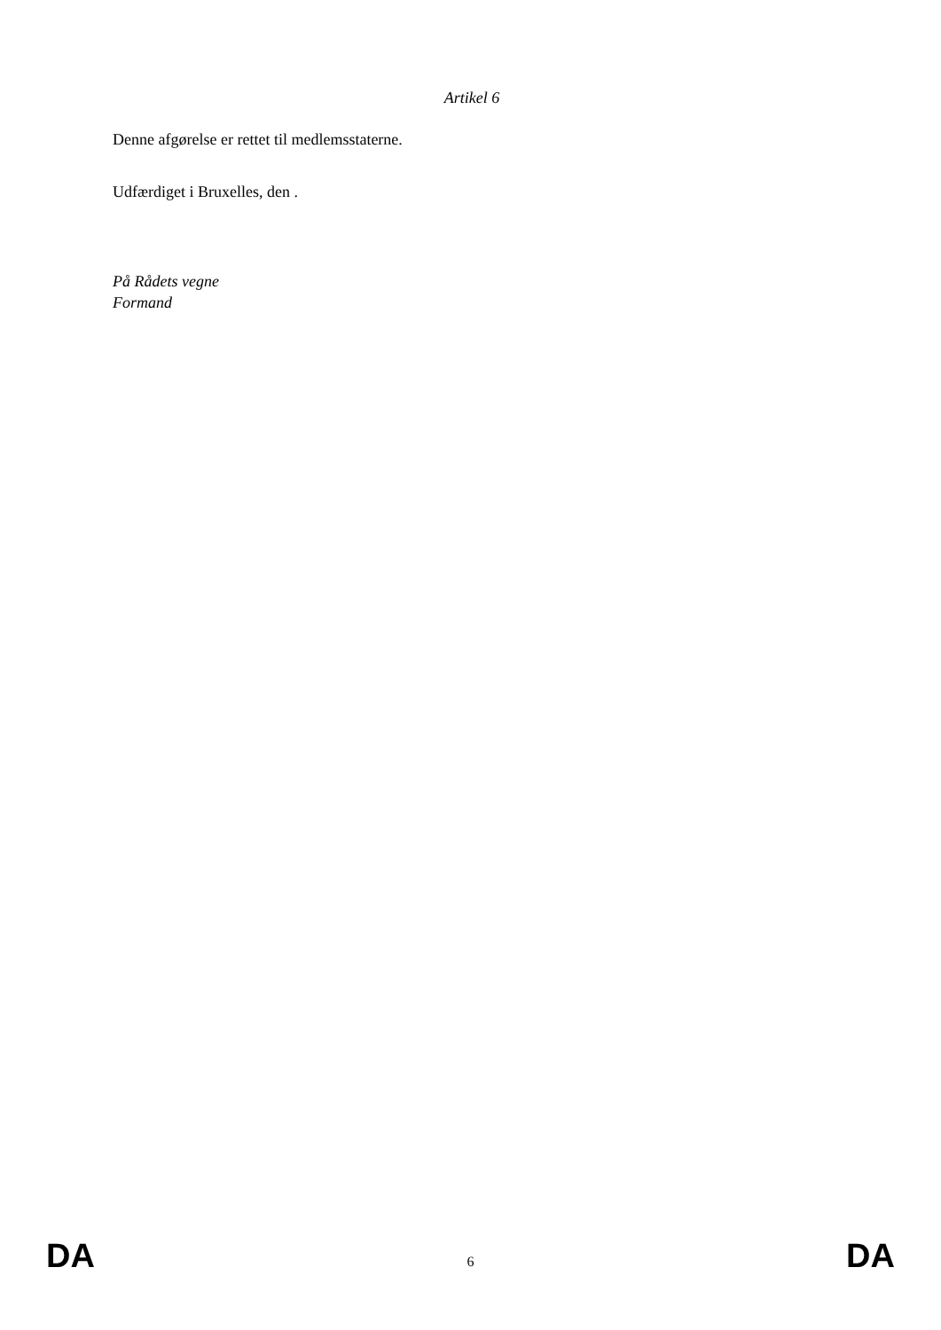Artikel 6
Denne afgørelse er rettet til medlemsstaterne.
Udfærdiget i Bruxelles, den .
På Rådets vegne
Formand
DA 6 DA